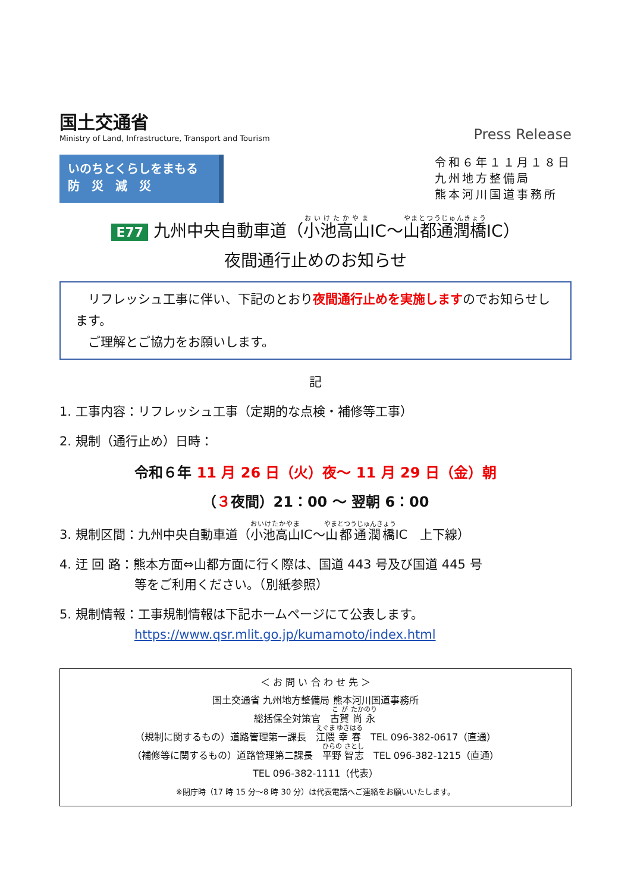国土交通省
Ministry of Land, Infrastructure, Transport and Tourism
Press Release
いのちとくらしをまもる
防　災　減　災
令和６年１１月１８日
九州地方整備局
熊本河川国道事務所
E77 九州中央自動車道（小池高山IC～山都通潤橋IC）
夜間通行止めのお知らせ
　リフレッシュ工事に伴い、下記のとおり夜間通行止めを実施しますのでお知らせします。
　ご理解とご協力をお願いします。
記
1. 工事内容：リフレッシュ工事（定期的な点検・補修等工事）
2. 規制（通行止め）日時：
令和６年 11 月 26 日（火）夜～ 11 月 29 日（金）朝
（３夜間）21：00 ～ 翌朝 6：00
3. 規制区間：九州中央自動車道（小池高山IC～山都通潤橋IC　上下線）
4. 迂 回 路：熊本方面⇔山都方面に行く際は、国道 443 号及び国道 445 号
　　　　　　等をご利用ください。（別紙参照）
5. 規制情報：工事規制情報は下記ホームページにて公表します。
　　　　　　https://www.qsr.mlit.go.jp/kumamoto/index.html
＜ お 問 い 合 わ せ 先 ＞
国土交通省 九州地方整備局 熊本河川国道事務所
総括保全対策官　古賀 尚永
（規制に関するもの）道路管理第一課長　江隈 幸春　TEL 096-382-0617（直通）
（補修等に関するもの）道路管理第二課長　平野 智志　TEL 096-382-1215（直通）
TEL 096-382-1111（代表）
※閉庁時（17 時 15 分～8 時 30 分）は代表電話へご連絡をお願いいたします。